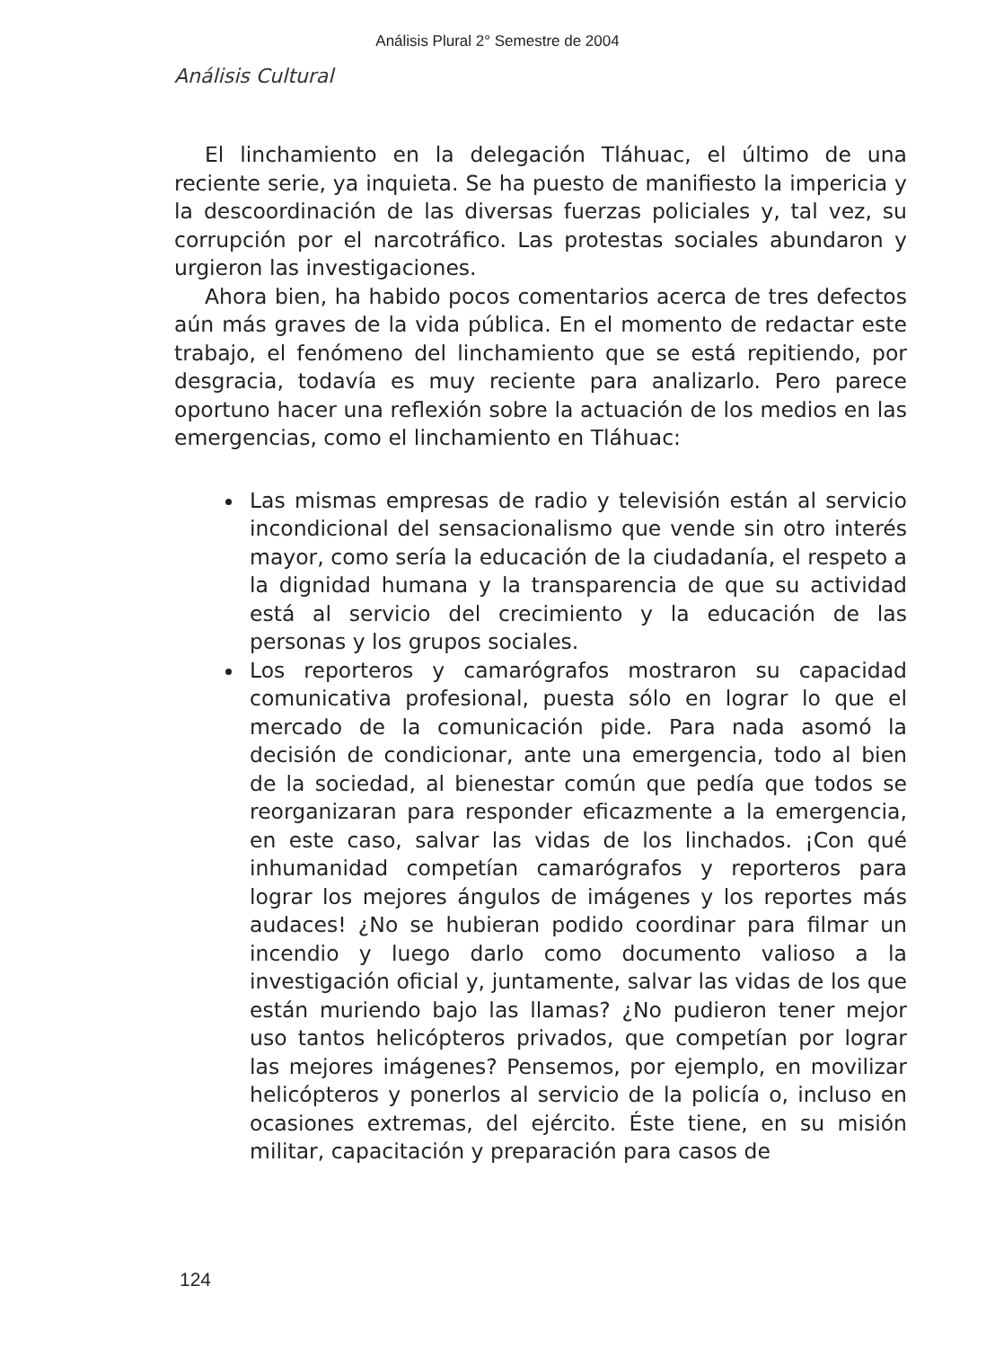Análisis Plural 2° Semestre de 2004
Análisis Cultural
El linchamiento en la delegación Tláhuac, el último de una reciente serie, ya inquieta. Se ha puesto de manifiesto la impericia y la descoordinación de las diversas fuerzas policiales y, tal vez, su corrupción por el narcotráfico. Las protestas sociales abundaron y urgieron las investigaciones.
Ahora bien, ha habido pocos comentarios acerca de tres defectos aún más graves de la vida pública. En el momento de redactar este trabajo, el fenómeno del linchamiento que se está repitiendo, por desgracia, todavía es muy reciente para analizarlo. Pero parece oportuno hacer una reflexión sobre la actuación de los medios en las emergencias, como el linchamiento en Tláhuac:
Las mismas empresas de radio y televisión están al servicio incondicional del sensacionalismo que vende sin otro interés mayor, como sería la educación de la ciudadanía, el respeto a la dignidad humana y la transparencia de que su actividad está al servicio del crecimiento y la educación de las personas y los grupos sociales.
Los reporteros y camarógrafos mostraron su capacidad comunicativa profesional, puesta sólo en lograr lo que el mercado de la comunicación pide. Para nada asomó la decisión de condicionar, ante una emergencia, todo al bien de la sociedad, al bienestar común que pedía que todos se reorganizaran para responder eficazmente a la emergencia, en este caso, salvar las vidas de los linchados. ¡Con qué inhumanidad competían camarógrafos y reporteros para lograr los mejores ángulos de imágenes y los reportes más audaces! ¿No se hubieran podido coordinar para filmar un incendio y luego darlo como documento valioso a la investigación oficial y, juntamente, salvar las vidas de los que están muriendo bajo las llamas? ¿No pudieron tener mejor uso tantos helicópteros privados, que competían por lograr las mejores imágenes? Pensemos, por ejemplo, en movilizar helicópteros y ponerlos al servicio de la policía o, incluso en ocasiones extremas, del ejército. Éste tiene, en su misión militar, capacitación y preparación para casos de
124